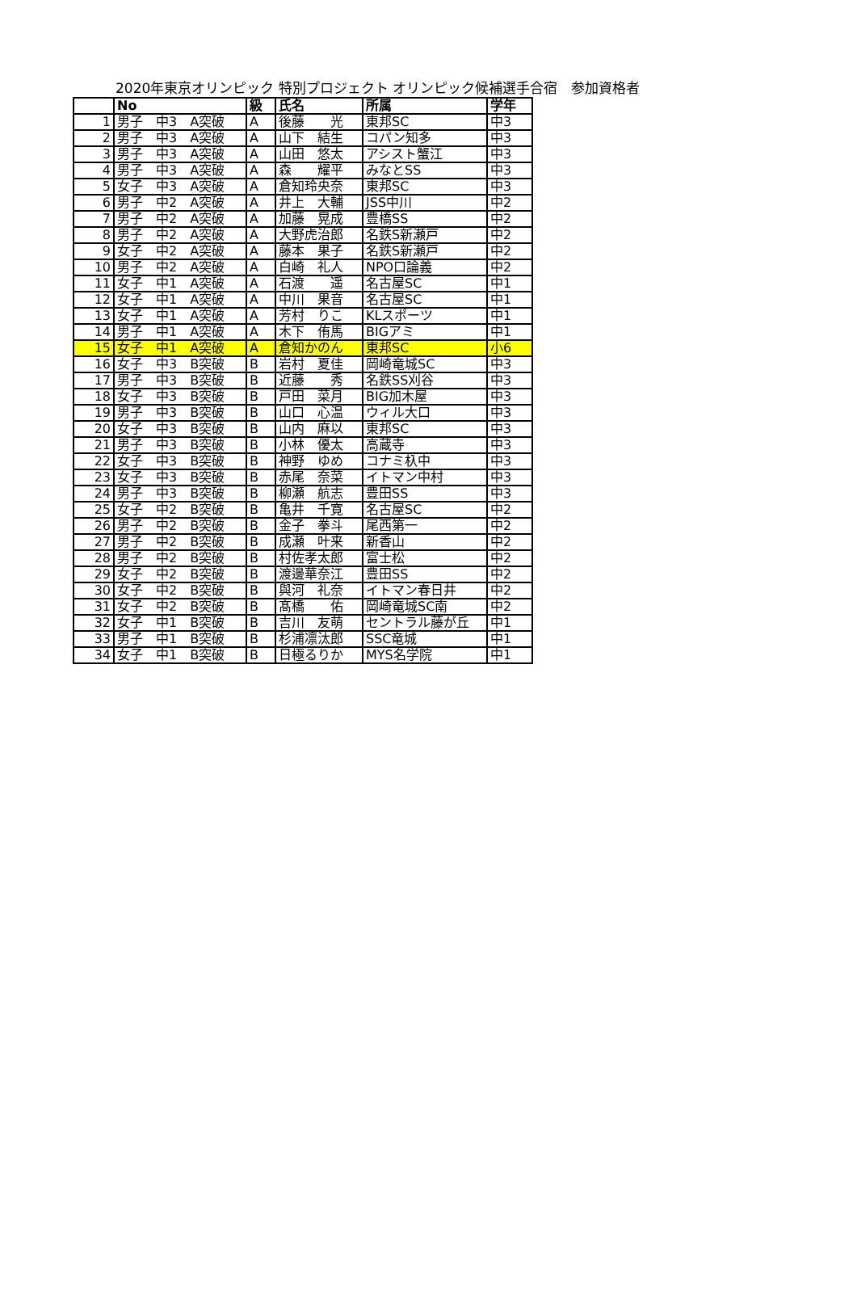2020年東京オリンピック 特別プロジェクト オリンピック候補選手合宿　参加資格者
| | No | 級 | 氏名 | 所属 | 学年 |
| --- | --- | --- | --- | --- | --- |
| 1 | 男子 中3 A突破 | A | 後藤 光 | 東邦SC | 中3 |
| 2 | 男子 中3 A突破 | A | 山下 結生 | コパン知多 | 中3 |
| 3 | 男子 中3 A突破 | A | 山田 悠太 | アシスト蟹江 | 中3 |
| 4 | 男子 中3 A突破 | A | 森 耀平 | みなとSS | 中3 |
| 5 | 女子 中3 A突破 | A | 倉知玲央奈 | 東邦SC | 中3 |
| 6 | 男子 中2 A突破 | A | 井上 大輔 | JSS中川 | 中2 |
| 7 | 男子 中2 A突破 | A | 加藤 晃成 | 豊橋SS | 中2 |
| 8 | 男子 中2 A突破 | A | 大野虎治郎 | 名鉄S新瀬戸 | 中2 |
| 9 | 女子 中2 A突破 | A | 藤本 果子 | 名鉄S新瀬戸 | 中2 |
| 10 | 男子 中2 A突破 | A | 白崎 礼人 | NPO口論義 | 中2 |
| 11 | 女子 中1 A突破 | A | 石渡 遥 | 名古屋SC | 中1 |
| 12 | 女子 中1 A突破 | A | 中川 果音 | 名古屋SC | 中1 |
| 13 | 女子 中1 A突破 | A | 芳村 りこ | KLスポーツ | 中1 |
| 14 | 男子 中1 A突破 | A | 木下 侑馬 | BIGアミ | 中1 |
| 15 | 女子 中1 A突破 | A | 倉知かのん | 東邦SC | 小6 |
| 16 | 女子 中3 B突破 | B | 岩村 夏佳 | 岡崎竜城SC | 中3 |
| 17 | 男子 中3 B突破 | B | 近藤 秀 | 名鉄SS刈谷 | 中3 |
| 18 | 女子 中3 B突破 | B | 戸田 菜月 | BIG加木屋 | 中3 |
| 19 | 男子 中3 B突破 | B | 山口 心温 | ウィル大口 | 中3 |
| 20 | 女子 中3 B突破 | B | 山内 麻以 | 東邦SC | 中3 |
| 21 | 男子 中3 B突破 | B | 小林 優太 | 高蔵寺 | 中3 |
| 22 | 女子 中3 B突破 | B | 神野 ゆめ | コナミ杁中 | 中3 |
| 23 | 女子 中3 B突破 | B | 赤尾 奈菜 | イトマン中村 | 中3 |
| 24 | 男子 中3 B突破 | B | 柳瀬 航志 | 豊田SS | 中3 |
| 25 | 女子 中2 B突破 | B | 亀井 千寛 | 名古屋SC | 中2 |
| 26 | 男子 中2 B突破 | B | 金子 拳斗 | 尾西第一 | 中2 |
| 27 | 男子 中2 B突破 | B | 成瀬 叶来 | 新香山 | 中2 |
| 28 | 男子 中2 B突破 | B | 村佐孝太郎 | 富士松 | 中2 |
| 29 | 女子 中2 B突破 | B | 渡邊華奈江 | 豊田SS | 中2 |
| 30 | 女子 中2 B突破 | B | 與河 礼奈 | イトマン春日井 | 中2 |
| 31 | 女子 中2 B突破 | B | 髙橋 佑 | 岡崎竜城SC南 | 中2 |
| 32 | 女子 中1 B突破 | B | 吉川 友萌 | セントラル藤が丘 | 中1 |
| 33 | 男子 中1 B突破 | B | 杉浦凛汰郎 | SSC竜城 | 中1 |
| 34 | 女子 中1 B突破 | B | 日極るりか | MYS名学院 | 中1 |